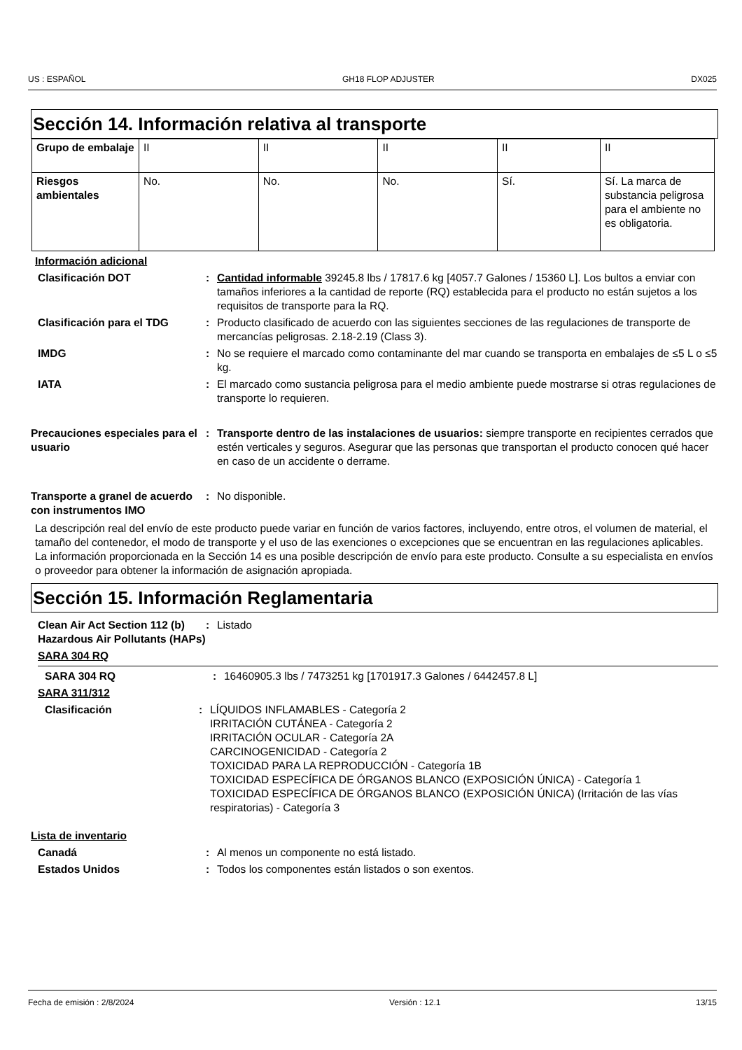US : ESPAÑOL GH18 FLOP ADJUSTER DX025
Sección 14. Información relativa al transporte
| Grupo de embalaje | II | II | II | II | II |
| Riesgos ambientales | No. | No. | No. | Sí. | Sí. La marca de substancia peligrosa para el ambiente no es obligatoria. |
Información adicional
Clasificación DOT : Cantidad informable 39245.8 lbs / 17817.6 kg [4057.7 Galones / 15360 L]. Los bultos a enviar con tamaños inferiores a la cantidad de reporte (RQ) establecida para el producto no están sujetos a los requisitos de transporte para la RQ.
Clasificación para el TDG : Producto clasificado de acuerdo con las siguientes secciones de las regulaciones de transporte de mercancías peligrosas. 2.18-2.19 (Class 3).
IMDG : No se requiere el marcado como contaminante del mar cuando se transporta en embalajes de ≤5 L o ≤5 kg.
IATA : El marcado como sustancia peligrosa para el medio ambiente puede mostrarse si otras regulaciones de transporte lo requieren.
Precauciones especiales para el usuario
: Transporte dentro de las instalaciones de usuarios: siempre transporte en recipientes cerrados que estén verticales y seguros. Asegurar que las personas que transportan el producto conocen qué hacer en caso de un accidente o derrame.
Transporte a granel de acuerdo con instrumentos IMO
: No disponible.
La descripción real del envío de este producto puede variar en función de varios factores, incluyendo, entre otros, el volumen de material, el tamaño del contenedor, el modo de transporte y el uso de las exenciones o excepciones que se encuentran en las regulaciones aplicables. La información proporcionada en la Sección 14 es una posible descripción de envío para este producto. Consulte a su especialista en envíos o proveedor para obtener la información de asignación apropiada.
Sección 15. Información Reglamentaria
Clean Air Act Section 112 (b) Hazardous Air Pollutants (HAPs)
: Listado
SARA 304 RQ
SARA 304 RQ : 16460905.3 lbs / 7473251 kg [1701917.3 Galones / 6442457.8 L]
SARA 311/312
Clasificación : LÍQUIDOS INFLAMABLES - Categoría 2
IRRITACIÓN CUTÁNEA - Categoría 2
IRRITACIÓN OCULAR - Categoría 2A
CARCINOGENICIDAD - Categoría 2
TOXICIDAD PARA LA REPRODUCCIÓN - Categoría 1B
TOXICIDAD ESPECÍFICA DE ÓRGANOS BLANCO (EXPOSICIÓN ÚNICA) - Categoría 1
TOXICIDAD ESPECÍFICA DE ÓRGANOS BLANCO (EXPOSICIÓN ÚNICA) (Irritación de las vías respiratorias) - Categoría 3
Lista de inventario
Canadá : Al menos un componente no está listado.
Estados Unidos : Todos los componentes están listados o son exentos.
Fecha de emisión : 2/8/2024 Versión : 12.1 13/15